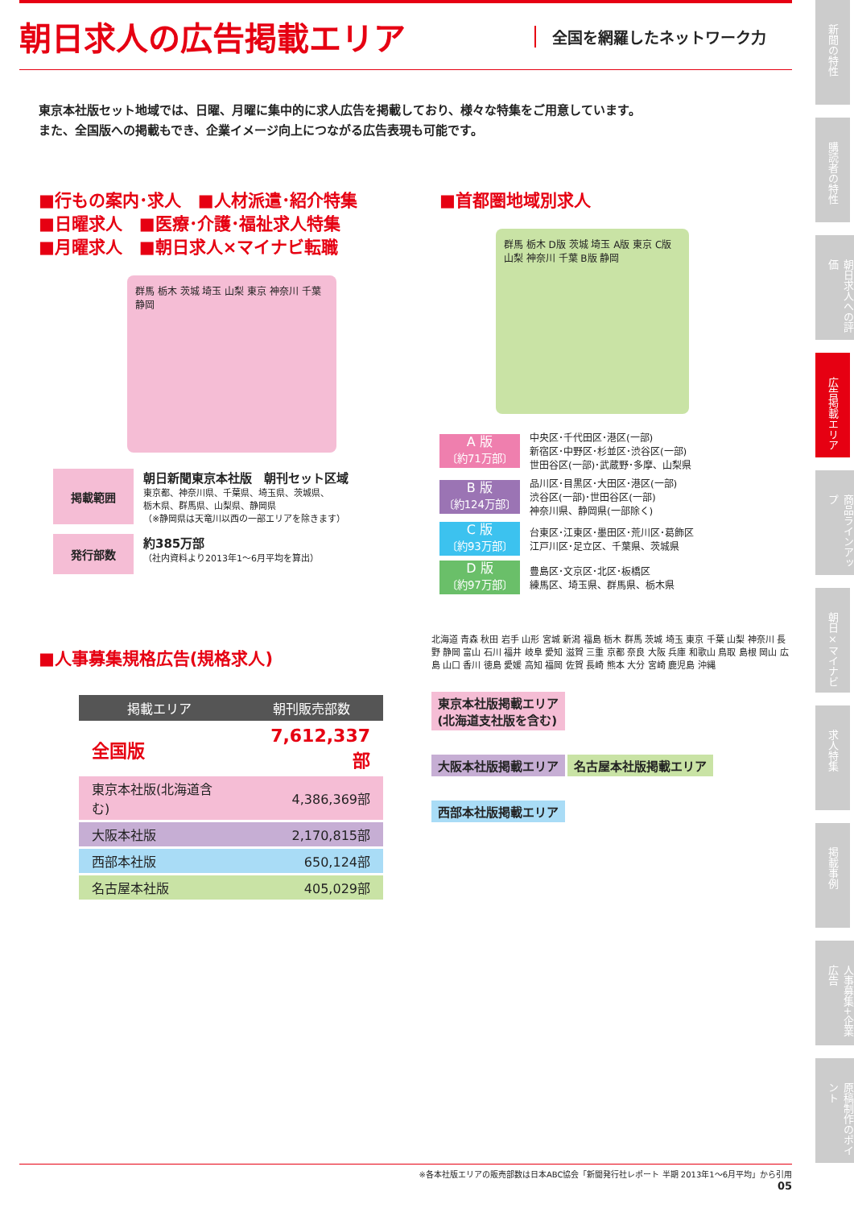朝日求人の広告掲載エリア
全国を網羅したネットワーク力
東京本社版セット地域では、日曜、月曜に集中的に求人広告を掲載しており、様々な特集をご用意しています。
また、全国版への掲載もでき、企業イメージ向上につながる広告表現も可能です。
■行もの案内･求人　■人材派遣･紹介特集
■日曜求人　■医療･介護･福祉求人特集
■月曜求人　■朝日求人×マイナビ転職
群馬 栃木 茨城 埼玉 山梨 東京 神奈川 千葉 静岡
掲載範囲 朝日新聞東京本社版　朝刊セット区域
東京都、神奈川県、千葉県、埼玉県、茨城県、
栃木県、群馬県、山梨県、静岡県
（※静岡県は天竜川以西の一部エリアを除きます）
発行部数 約385万部
（社内資料より2013年1～6月平均を算出）
■首都圏地域別求人
群馬 栃木 D版 茨城 埼玉 A版 東京 C版 山梨 神奈川 千葉 B版 静岡
A 版
〔約71万部〕
中央区･千代田区･港区(一部)
新宿区･中野区･杉並区･渋谷区(一部)
世田谷区(一部)･武蔵野･多摩、山梨県
B 版
〔約124万部〕
品川区･目黒区･大田区･港区(一部)
渋谷区(一部)･世田谷区(一部)
神奈川県、静岡県(一部除く)
C 版
〔約93万部〕
台東区･江東区･墨田区･荒川区･葛飾区
江戸川区･足立区、千葉県、茨城県
D 版
〔約97万部〕
豊島区･文京区･北区･板橋区
練馬区、埼玉県、群馬県、栃木県
■人事募集規格広告(規格求人)
| 掲載エリア | 朝刊販売部数 |
| --- | --- |
| 全国版 | 7,612,337部 |
| 東京本社版(北海道含む) | 4,386,369部 |
| 大阪本社版 | 2,170,815部 |
| 西部本社版 | 650,124部 |
| 名古屋本社版 | 405,029部 |
北海道 青森 秋田 岩手 山形 宮城 新潟 福島 栃木 群馬 茨城 埼玉 東京 千葉 山梨 神奈川 長野 静岡 富山 石川 福井 岐阜 愛知 滋賀 三重 京都 奈良 大阪 兵庫 和歌山 鳥取 島根 岡山 広島 山口 香川 徳島 愛媛 高知 福岡 佐賀 長崎 熊本 大分 宮崎 鹿児島 沖縄
東京本社版掲載エリア
(北海道支社版を含む)
大阪本社版掲載エリア 名古屋本社版掲載エリア 西部本社版掲載エリア
※各本社版エリアの販売部数は日本ABC協会「新聞発行社レポート 半期 2013年1～6月平均」から引用
05
新聞の特性
購読者の特性
朝日求人への評価
広告掲載エリア
商品ラインアップ
朝日×マイナビ
求人特集
掲載事例
人事募集+企業広告
原稿制作のポイント